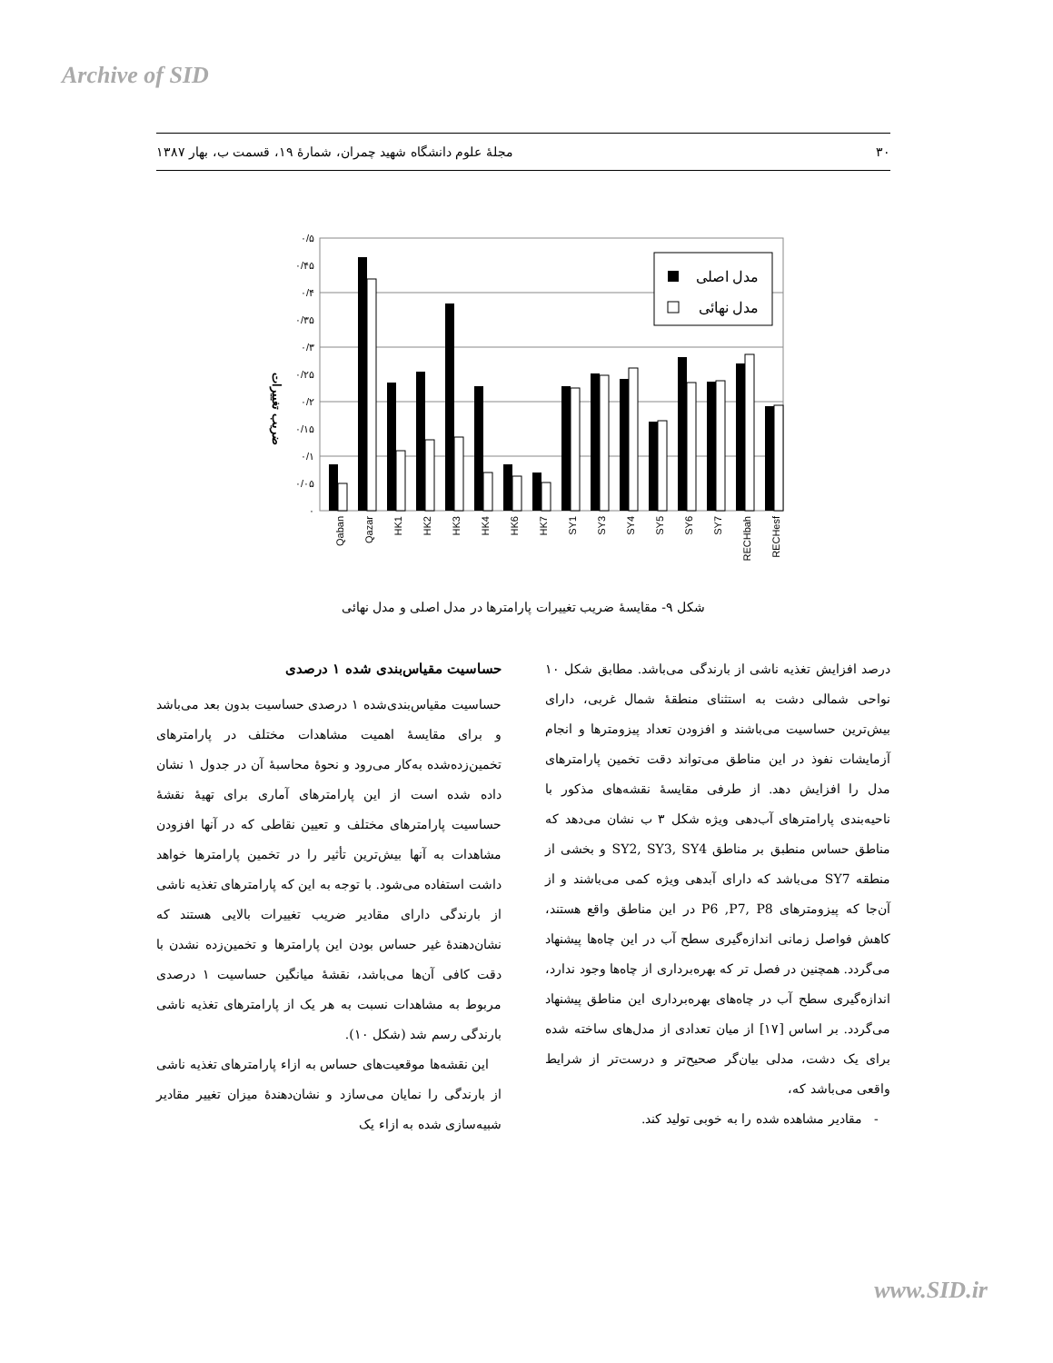Archive of SID
۳۰ مجلهٔ علوم دانشگاه شهید چمران، شمارهٔ ۱۹، قسمت ب، بهار ۱۳۸۷
۰/۵
۰/۴۵
۰/۴
۰/۳۵
۰/۳
۰/۲۵
۰/۲
۰/۱۵
۰/۱
۰/۰۵
۰
ضریب تغییرات
مدل اصلی
مدل نهائی
Qaban
Qazar
HK1
HK2
HK3
HK4
HK6
HK7
SY1
SY3
SY4
SY5
SY6
SY7
RECHbah
RECHesf
شکل ۹- مقایسهٔ ضریب تغییرات پارامترها در مدل اصلی و مدل نهائی
حساسیت مقیاس‌بندی شده ۱ درصدی
حساسیت مقیاس‌بندی‌شده ۱ درصدی حساسیت بدون بعد می‌باشد و برای مقایسهٔ اهمیت مشاهدات مختلف در پارامترهای تخمین‌زده‌شده به‌کار می‌رود و نحوهٔ محاسبهٔ آن در جدول ۱ نشان داده شده است از این پارامترهای آماری برای تهیهٔ نقشهٔ حساسیت پارامترهای مختلف و تعیین نقاطی که در آنها افزودن مشاهدات به آنها بیش‌ترین تأثیر را در تخمین پارامترها خواهد داشت استفاده می‌شود. با توجه به این که پارامترهای تغذیه ناشی از بارندگی دارای مقادیر ضریب تغییرات بالایی هستند که نشان‌دهندهٔ غیر حساس بودن این پارامترها و تخمین‌زده نشدن با دقت کافی آن‌ها می‌باشد، نقشهٔ میانگین حساسیت ۱ درصدی مربوط به مشاهدات نسبت به هر یک از پارامترهای تغذیه ناشی بارندگی رسم شد (شکل ۱۰).
این نقشه‌ها موقعیت‌های حساس به ازاء پارامترهای تغذیه ناشی از بارندگی را نمایان می‌سازد و نشان‌دهندهٔ میزان تغییر مقادیر شبیه‌سازی شده به ازاء یک
درصد افزایش تغذیه ناشی از بارندگی می‌باشد. مطابق شکل ۱۰ نواحی شمالی دشت به استثنای منطقهٔ شمال غربی، دارای بیش‌ترین حساسیت می‌باشند و افزودن تعداد پیزومترها و انجام آزمایشات نفوذ در این مناطق می‌تواند دقت تخمین پارامترهای مدل را افزایش دهد. از طرفی مقایسهٔ نقشه‌های مذکور با ناحیه‌بندی پارامترهای آب‌دهی ویژه شکل ۳ ب نشان می‌دهد که مناطق حساس منطبق بر مناطق SY2, SY3, SY4 و بخشی از منطقه SY7 می‌باشد که دارای آبدهی ویژه کمی می‌باشند و از آن‌جا که پیزومترهای P6 ,P7, P8 در این مناطق واقع هستند، کاهش فواصل زمانی اندازه‌گیری سطح آب در این چاه‌ها پیشنهاد می‌گردد. همچنین در فصل تر که بهره‌برداری از چاه‌ها وجود ندارد، اندازه‌گیری سطح آب در چاه‌های بهره‌برداری این مناطق پیشنهاد می‌گردد. بر اساس [۱۷] از میان تعدادی از مدل‌های ساخته شده برای یک دشت، مدلی بیان‌گر صحیح‌تر و درست‌تر از شرایط واقعی می‌باشد که،
- مقادیر مشاهده شده را به خوبی تولید کند.
www.SID.ir